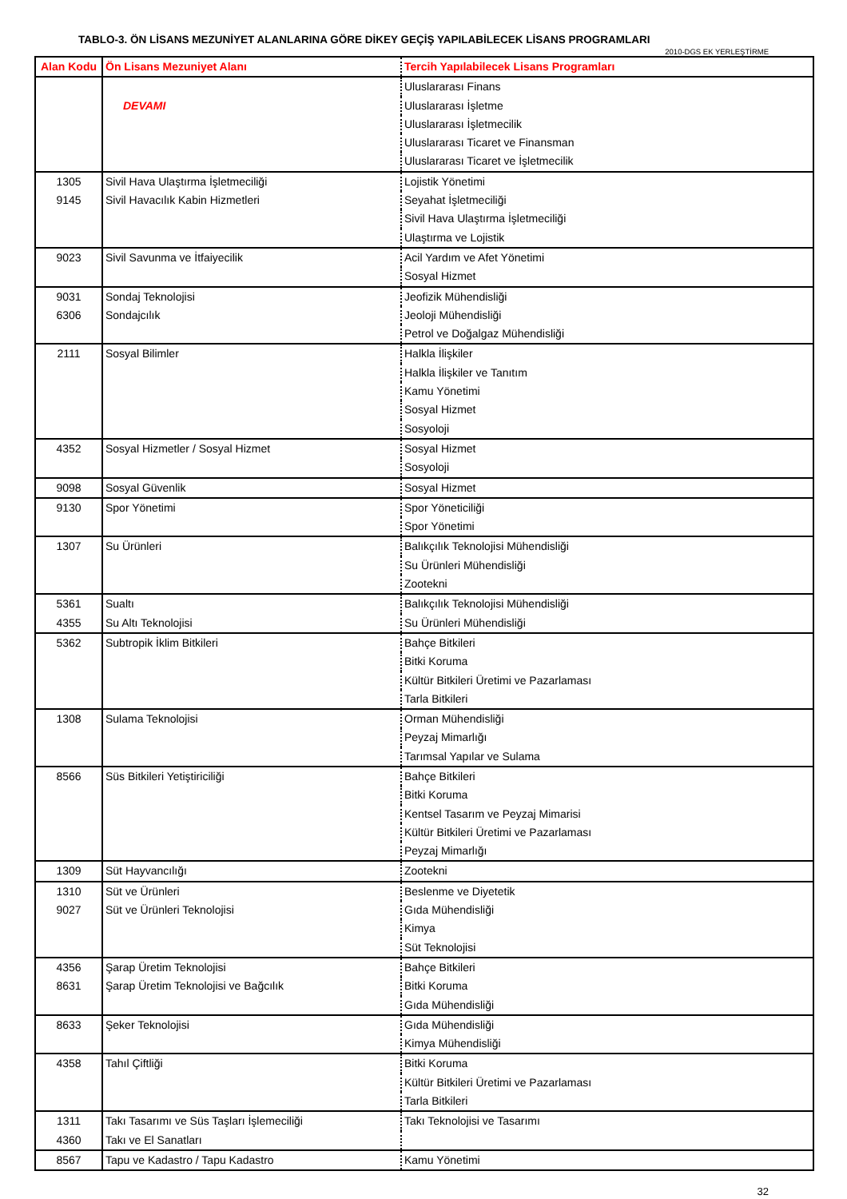TABLO-3. ÖN LİSANS MEZUNİYET ALANLARINA GÖRE DİKEY GEÇİŞ YAPILABİLECEK LİSANS PROGRAMLARI
2010-DGS EK YERLEŞTİRME
| Alan Kodu | Ön Lisans Mezuniyet Alanı | Tercih Yapılabilecek Lisans Programları |
| --- | --- | --- |
| | | Uluslararası Finans |
| | DEVAMI | Uluslararası İşletme |
| | | Uluslararası İşletmecilik |
| | | Uluslararası Ticaret ve Finansman |
| | | Uluslararası Ticaret ve İşletmecilik |
| 1305 | Sivil Hava Ulaştırma İşletmeciliği | Lojistik Yönetimi |
| 9145 | Sivil Havacılık Kabin Hizmetleri | Seyahat İşletmeciliği |
| | | Sivil Hava Ulaştırma İşletmeciliği |
| | | Ulaştırma ve Lojistik |
| 9023 | Sivil Savunma ve İtfaiyecilik | Acil Yardım ve Afet Yönetimi |
| | | Sosyal Hizmet |
| 9031 | Sondaj Teknolojisi | Jeofizik Mühendisliği |
| 6306 | Sondajcılık | Jeoloji Mühendisliği |
| | | Petrol ve Doğalgaz Mühendisliği |
| 2111 | Sosyal Bilimler | Halkla İlişkiler |
| | | Halkla İlişkiler ve Tanıtım |
| | | Kamu Yönetimi |
| | | Sosyal Hizmet |
| | | Sosyoloji |
| 4352 | Sosyal Hizmetler / Sosyal Hizmet | Sosyal Hizmet |
| | | Sosyoloji |
| 9098 | Sosyal Güvenlik | Sosyal Hizmet |
| 9130 | Spor Yönetimi | Spor Yöneticiliği |
| | | Spor Yönetimi |
| 1307 | Su Ürünleri | Balıkçılık Teknolojisi Mühendisliği |
| | | Su Ürünleri Mühendisliği |
| | | Zootekni |
| 5361 | Sualtı | Balıkçılık Teknolojisi Mühendisliği |
| 4355 | Su Altı Teknolojisi | Su Ürünleri Mühendisliği |
| 5362 | Subtropik İklim Bitkileri | Bahçe Bitkileri |
| | | Bitki Koruma |
| | | Kültür Bitkileri Üretimi ve Pazarlaması |
| | | Tarla Bitkileri |
| 1308 | Sulama Teknolojisi | Orman Mühendisliği |
| | | Peyzaj Mimarlığı |
| | | Tarımsal Yapılar ve Sulama |
| 8566 | Süs Bitkileri Yetiştiriciliği | Bahçe Bitkileri |
| | | Bitki Koruma |
| | | Kentsel Tasarım ve Peyzaj Mimarisi |
| | | Kültür Bitkileri Üretimi ve Pazarlaması |
| | | Peyzaj Mimarlığı |
| 1309 | Süt Hayvancılığı | Zootekni |
| 1310 | Süt ve Ürünleri | Beslenme ve Diyetetik |
| 9027 | Süt ve Ürünleri Teknolojisi | Gıda Mühendisliği |
| | | Kimya |
| | | Süt Teknolojisi |
| 4356 | Şarap Üretim Teknolojisi | Bahçe Bitkileri |
| 8631 | Şarap Üretim Teknolojisi ve Bağcılık | Bitki Koruma |
| | | Gıda Mühendisliği |
| 8633 | Şeker Teknolojisi | Gıda Mühendisliği |
| | | Kimya Mühendisliği |
| 4358 | Tahıl Çiftliği | Bitki Koruma |
| | | Kültür Bitkileri Üretimi ve Pazarlaması |
| | | Tarla Bitkileri |
| 1311 | Takı Tasarımı ve Süs Taşları İşlemeciliği | Takı Teknolojisi ve Tasarımı |
| 4360 | Takı ve El Sanatları | |
| 8567 | Tapu ve Kadastro / Tapu Kadastro | Kamu Yönetimi |
32